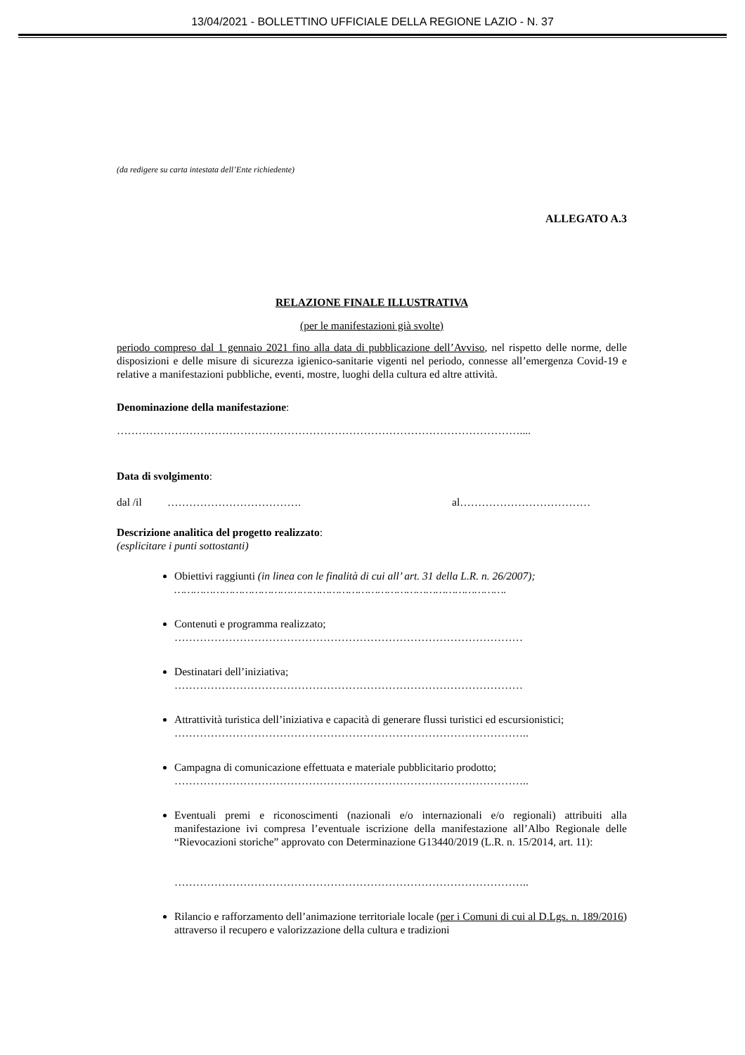13/04/2021 - BOLLETTINO UFFICIALE DELLA REGIONE LAZIO - N. 37
(da redigere su carta intestata dell’Ente richiedente)
ALLEGATO A.3
RELAZIONE FINALE ILLUSTRATIVA
(per le manifestazioni già svolte)
periodo compreso dal 1 gennaio 2021 fino alla data di pubblicazione dell’Avviso, nel rispetto delle norme, delle disposizioni e delle misure di sicurezza igienico-sanitarie vigenti nel periodo, connesse all’emergenza Covid-19 e relative a manifestazioni pubbliche, eventi, mostre, luoghi della cultura ed altre attività.
Denominazione della manifestazione:
…………………………………………………………………………………………………....
Data di svolgimento:
dal /il ………………………………. al………………………………
Descrizione analitica del progetto realizzato:
(esplicitare i punti sottostanti)
Obiettivi raggiunti (in linea con le finalità di cui all’ art. 31 della L.R. n. 26/2007);
………………………………………………………………………………………….
Contenuti e programma realizzato;
……………………………………………………………………………………
Destinatari dell’iniziativa;
……………………………………………………………………………………
Attrattività turistica dell’iniziativa e capacità di generare flussi turistici ed escursionistici;
……………………………………………………………………………………..
Campagna di comunicazione effettuata e materiale pubblicitario prodotto;
……………………………………………………………………………………..
Eventuali premi e riconoscimenti (nazionali e/o internazionali e/o regionali) attribuiti alla manifestazione ivi compresa l’eventuale iscrizione della manifestazione all’Albo Regionale delle “Rievocazioni storiche” approvato con Determinazione G13440/2019 (L.R. n. 15/2014, art. 11):
……………………………………………………………………………………..
Rilancio e rafforzamento dell’animazione territoriale locale (per i Comuni di cui al D.Lgs. n. 189/2016) attraverso il recupero e valorizzazione della cultura e tradizioni